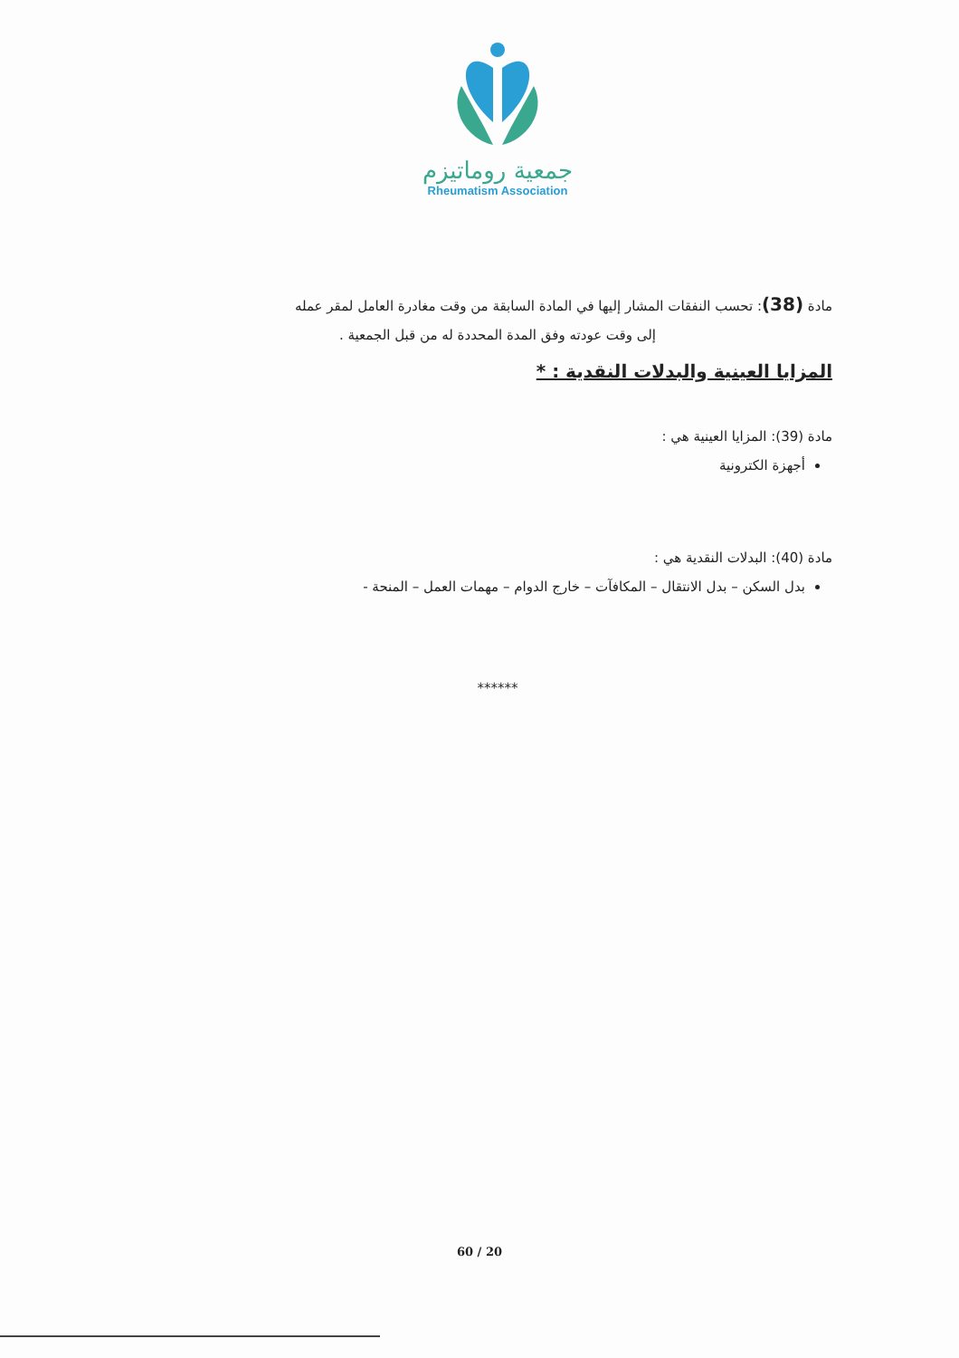جمعية روماتيزم
Rheumatism Association
مادة (38): تحسب النفقات المشار إليها في المادة السابقة من وقت مغادرة العامل لمقر عمله
إلى وقت عودته وفق المدة المحددة له من قبل الجمعية .
المزايا العينية والبدلات النقدية : *
مادة (39): المزايا العينية هي :
أجهزة الكترونية
مادة (40): البدلات النقدية هي :
بدل السكن – بدل الانتقال – المكافآت – خارج الدوام – مهمات العمل – المنحة -
******
60 / 20